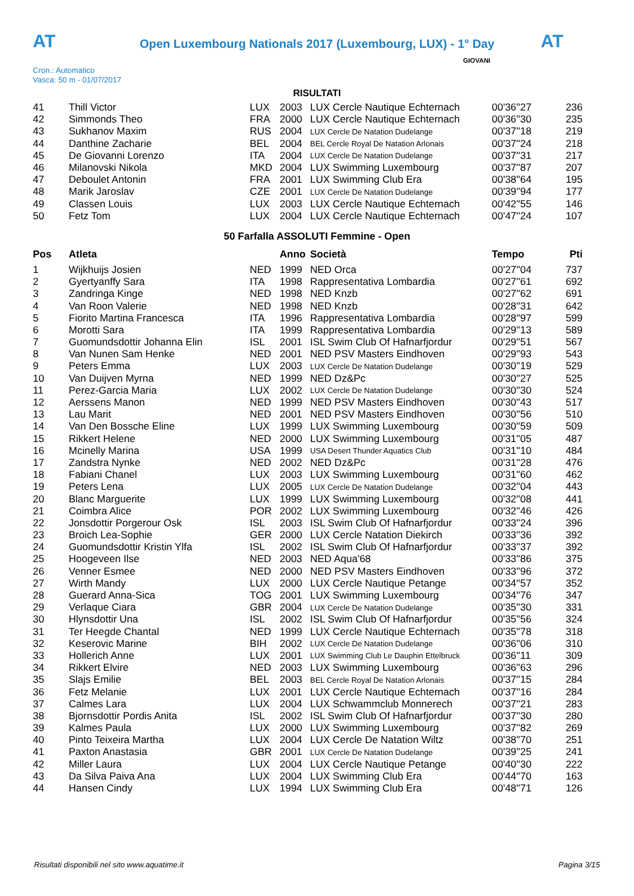AT AT
Open Luxembourg Nationals 2017 (Luxembourg, LUX) - 1° Day
Cron.: Automatico
Vasca: 50 m - 01/07/2017
GIOVANI
RISULTATI
| 41 | Thill Victor | LUX | 2003 | LUX Cercle Nautique Echternach | 00'36''27 | 236 |
| 42 | Simmonds Theo | FRA | 2000 | LUX Cercle Nautique Echternach | 00'36''30 | 235 |
| 43 | Sukhanov Maxim | RUS | 2004 | LUX Cercle De Natation Dudelange | 00'37''18 | 219 |
| 44 | Danthine Zacharie | BEL | 2004 | BEL Cercle Royal De Natation Arlonais | 00'37''24 | 218 |
| 45 | De Giovanni Lorenzo | ITA | 2004 | LUX Cercle De Natation Dudelange | 00'37''31 | 217 |
| 46 | Milanovski Nikola | MKD | 2004 | LUX Swimming Luxembourg | 00'37''87 | 207 |
| 47 | Deboulet Antonin | FRA | 2001 | LUX Swimming Club Era | 00'38''64 | 195 |
| 48 | Marik Jaroslav | CZE | 2001 | LUX Cercle De Natation Dudelange | 00'39''94 | 177 |
| 49 | Classen Louis | LUX | 2003 | LUX Cercle Nautique Echternach | 00'42''55 | 146 |
| 50 | Fetz Tom | LUX | 2004 | LUX Cercle Nautique Echternach | 00'47''24 | 107 |
50 Farfalla ASSOLUTI Femmine - Open
| Pos | Atleta | | Anno | Società | Tempo | Pti |
| --- | --- | --- | --- | --- | --- | --- |
| 1 | Wijkhuijs Josien | NED | 1999 | NED Orca | 00'27''04 | 737 |
| 2 | Gyertyanffy Sara | ITA | 1998 | Rappresentativa Lombardia | 00'27''61 | 692 |
| 3 | Zandringa Kinge | NED | 1998 | NED Knzb | 00'27''62 | 691 |
| 4 | Van Roon Valerie | NED | 1998 | NED Knzb | 00'28''31 | 642 |
| 5 | Fiorito Martina Francesca | ITA | 1996 | Rappresentativa Lombardia | 00'28''97 | 599 |
| 6 | Morotti Sara | ITA | 1999 | Rappresentativa Lombardia | 00'29''13 | 589 |
| 7 | Guomundsdottir Johanna Elin | ISL | 2001 | ISL Swim Club Of Hafnarfjordur | 00'29''51 | 567 |
| 8 | Van Nunen Sam Henke | NED | 2001 | NED PSV Masters Eindhoven | 00'29''93 | 543 |
| 9 | Peters Emma | LUX | 2003 | LUX Cercle De Natation Dudelange | 00'30''19 | 529 |
| 10 | Van Duijven Myrna | NED | 1999 | NED Dz&Pc | 00'30''27 | 525 |
| 11 | Perez-Garcia Maria | LUX | 2002 | LUX Cercle De Natation Dudelange | 00'30''30 | 524 |
| 12 | Aerssens Manon | NED | 1999 | NED PSV Masters Eindhoven | 00'30''43 | 517 |
| 13 | Lau Marit | NED | 2001 | NED PSV Masters Eindhoven | 00'30''56 | 510 |
| 14 | Van Den Bossche Eline | LUX | 1999 | LUX Swimming Luxembourg | 00'30''59 | 509 |
| 15 | Rikkert Helene | NED | 2000 | LUX Swimming Luxembourg | 00'31''05 | 487 |
| 16 | Mcinelly Marina | USA | 1999 | USA Desert Thunder Aquatics Club | 00'31''10 | 484 |
| 17 | Zandstra Nynke | NED | 2002 | NED Dz&Pc | 00'31''28 | 476 |
| 18 | Fabiani Chanel | LUX | 2003 | LUX Swimming Luxembourg | 00'31''60 | 462 |
| 19 | Peters Lena | LUX | 2005 | LUX Cercle De Natation Dudelange | 00'32''04 | 443 |
| 20 | Blanc Marguerite | LUX | 1999 | LUX Swimming Luxembourg | 00'32''08 | 441 |
| 21 | Coimbra Alice | POR | 2002 | LUX Swimming Luxembourg | 00'32''46 | 426 |
| 22 | Jonsdottir Porgerour Osk | ISL | 2003 | ISL Swim Club Of Hafnarfjordur | 00'33''24 | 396 |
| 23 | Broich Lea-Sophie | GER | 2000 | LUX Cercle Natation Diekirch | 00'33''36 | 392 |
| 24 | Guomundsdottir Kristin Ylfa | ISL | 2002 | ISL Swim Club Of Hafnarfjordur | 00'33''37 | 392 |
| 25 | Hoogeveen Ilse | NED | 2003 | NED Aqua'68 | 00'33''86 | 375 |
| 26 | Venner Esmee | NED | 2000 | NED PSV Masters Eindhoven | 00'33''96 | 372 |
| 27 | Wirth Mandy | LUX | 2000 | LUX Cercle Nautique Petange | 00'34''57 | 352 |
| 28 | Guerard Anna-Sica | TOG | 2001 | LUX Swimming Luxembourg | 00'34''76 | 347 |
| 29 | Verlaque Ciara | GBR | 2004 | LUX Cercle De Natation Dudelange | 00'35''30 | 331 |
| 30 | Hlynsdottir Una | ISL | 2002 | ISL Swim Club Of Hafnarfjordur | 00'35''56 | 324 |
| 31 | Ter Heegde Chantal | NED | 1999 | LUX Cercle Nautique Echternach | 00'35''78 | 318 |
| 32 | Keserovic Marine | BIH | 2002 | LUX Cercle De Natation Dudelange | 00'36''06 | 310 |
| 33 | Hollerich Anne | LUX | 2001 | LUX Swimming Club Le Dauphin Ettelbruck | 00'36''11 | 309 |
| 34 | Rikkert Elvire | NED | 2003 | LUX Swimming Luxembourg | 00'36''63 | 296 |
| 35 | Slajs Emilie | BEL | 2003 | BEL Cercle Royal De Natation Arlonais | 00'37''15 | 284 |
| 36 | Fetz Melanie | LUX | 2001 | LUX Cercle Nautique Echternach | 00'37''16 | 284 |
| 37 | Calmes Lara | LUX | 2004 | LUX Schwammclub Monnerech | 00'37''21 | 283 |
| 38 | Bjornsdottir Pordis Anita | ISL | 2002 | ISL Swim Club Of Hafnarfjordur | 00'37''30 | 280 |
| 39 | Kalmes Paula | LUX | 2000 | LUX Swimming Luxembourg | 00'37''82 | 269 |
| 40 | Pinto Teixeira Martha | LUX | 2004 | LUX Cercle De Natation Wiltz | 00'38''70 | 251 |
| 41 | Paxton Anastasia | GBR | 2001 | LUX Cercle De Natation Dudelange | 00'39''25 | 241 |
| 42 | Miller Laura | LUX | 2004 | LUX Cercle Nautique Petange | 00'40''30 | 222 |
| 43 | Da Silva Paiva Ana | LUX | 2004 | LUX Swimming Club Era | 00'44''70 | 163 |
| 44 | Hansen Cindy | LUX | 1994 | LUX Swimming Club Era | 00'48''71 | 126 |
Risultati disponibili nel sito www.aquatime.it Pagina 3/15